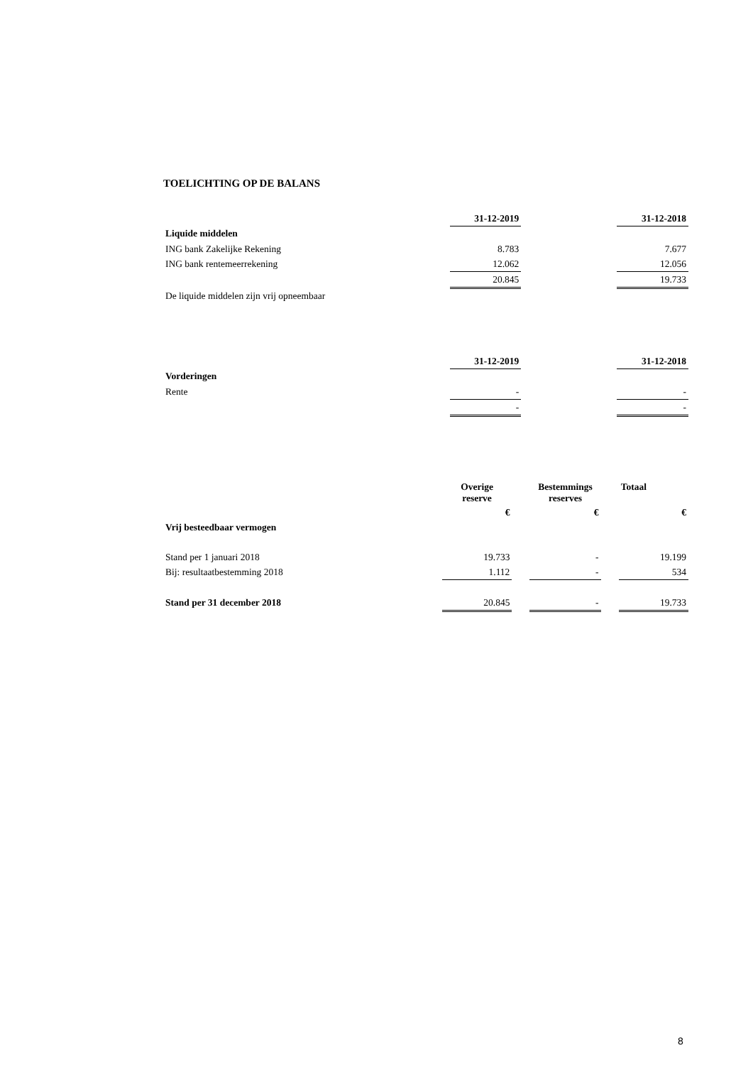TOELICHTING OP DE BALANS
| | 31-12-2019 | | 31-12-2018 |
| Liquide middelen | | | |
| ING bank Zakelijke Rekening | 8.783 | | 7.677 |
| ING bank rentemeerrekening | 12.062 | | 12.056 |
| | 20.845 | | 19.733 |
| De liquide middelen zijn vrij opneembaar | | | |
| | 31-12-2019 | | 31-12-2018 |
| Vorderingen | | | |
| Rente | - | | - |
| | - | | - |
| | Overige reserve | | Bestemmings reserves | | Totaal |
| | € | | € | | € |
| Vrij besteedbaar vermogen | | | | | |
| Stand per 1 januari 2018 | 19.733 | | - | | 19.199 |
| Bij: resultaatbestemming 2018 | 1.112 | | - | | 534 |
| Stand per 31 december 2018 | 20.845 | | - | | 19.733 |
8